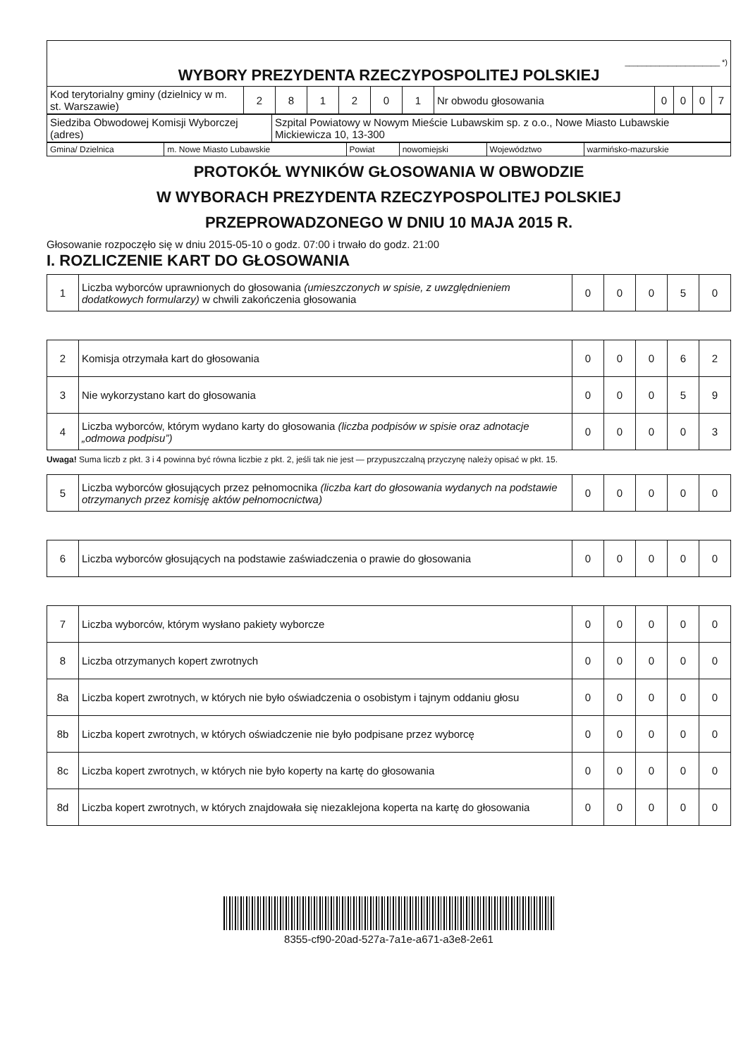| ______________________ *) WYBORY PREZYDENTA RZECZYPOSPOLITEJ POLSKIEJ | | | | | | | | | | | |
| Kod terytorialny gminy (dzielnicy w m. st. Warszawie) | 2 | 8 | 1 | 2 | 0 | 1 | Nr obwodu głosowania | 0 | 0 | 0 | 7 |
| Siedziba Obwodowej Komisji Wyborczej (adres) | Szpital Powiatowy w Nowym Mieście Lubawskim sp. z o.o., Nowe Miasto Lubawskie Mickiewicza 10, 13-300 |
| Gmina/ Dzielnica | m. Nowe Miasto Lubawskie | Powiat | nowomiejski | Województwo | warmińsko-mazurskie |
PROTOKÓŁ WYNIKÓW GŁOSOWANIA W OBWODZIE
W WYBORACH PREZYDENTA RZECZYPOSPOLITEJ POLSKIEJ
PRZEPROWADZONEGO W DNIU 10 MAJA 2015 R.
Głosowanie rozpoczęło się w dniu 2015-05-10 o godz. 07:00 i trwało do godz. 21:00
I. ROZLICZENIE KART DO GŁOSOWANIA
| 1 | Liczba wyborców uprawnionych do głosowania (umieszczonych w spisie, z uwzględnieniem dodatkowych formularzy) w chwili zakończenia głosowania | 0 | 0 | 0 | 5 | 0 |
| 2 | Komisja otrzymała kart do głosowania | 0 | 0 | 0 | 6 | 2 |
| 3 | Nie wykorzystano kart do głosowania | 0 | 0 | 0 | 5 | 9 |
| 4 | Liczba wyborców, którym wydano karty do głosowania (liczba podpisów w spisie oraz adnotacje „odmowa podpisu”) | 0 | 0 | 0 | 0 | 3 |
Uwaga! Suma liczb z pkt. 3 i 4 powinna być równa liczbie z pkt. 2, jeśli tak nie jest — przypuszczalną przyczynę należy opisać w pkt. 15.
| 5 | Liczba wyborców głosujących przez pełnomocnika (liczba kart do głosowania wydanych na podstawie otrzymanych przez komisję aktów pełnomocnictwa) | 0 | 0 | 0 | 0 | 0 |
| 6 | Liczba wyborców głosujących na podstawie zaświadczenia o prawie do głosowania | 0 | 0 | 0 | 0 | 0 |
| 7 | Liczba wyborców, którym wysłano pakiety wyborcze | 0 | 0 | 0 | 0 | 0 |
| 8 | Liczba otrzymanych kopert zwrotnych | 0 | 0 | 0 | 0 | 0 |
| 8a | Liczba kopert zwrotnych, w których nie było oświadczenia o osobistym i tajnym oddaniu głosu | 0 | 0 | 0 | 0 | 0 |
| 8b | Liczba kopert zwrotnych, w których oświadczenie nie było podpisane przez wyborcę | 0 | 0 | 0 | 0 | 0 |
| 8c | Liczba kopert zwrotnych, w których nie było koperty na kartę do głosowania | 0 | 0 | 0 | 0 | 0 |
| 8d | Liczba kopert zwrotnych, w których znajdowała się niezaklejona koperta na kartę do głosowania | 0 | 0 | 0 | 0 | 0 |
8355-cf90-20ad-527a-7a1e-a671-a3e8-2e61